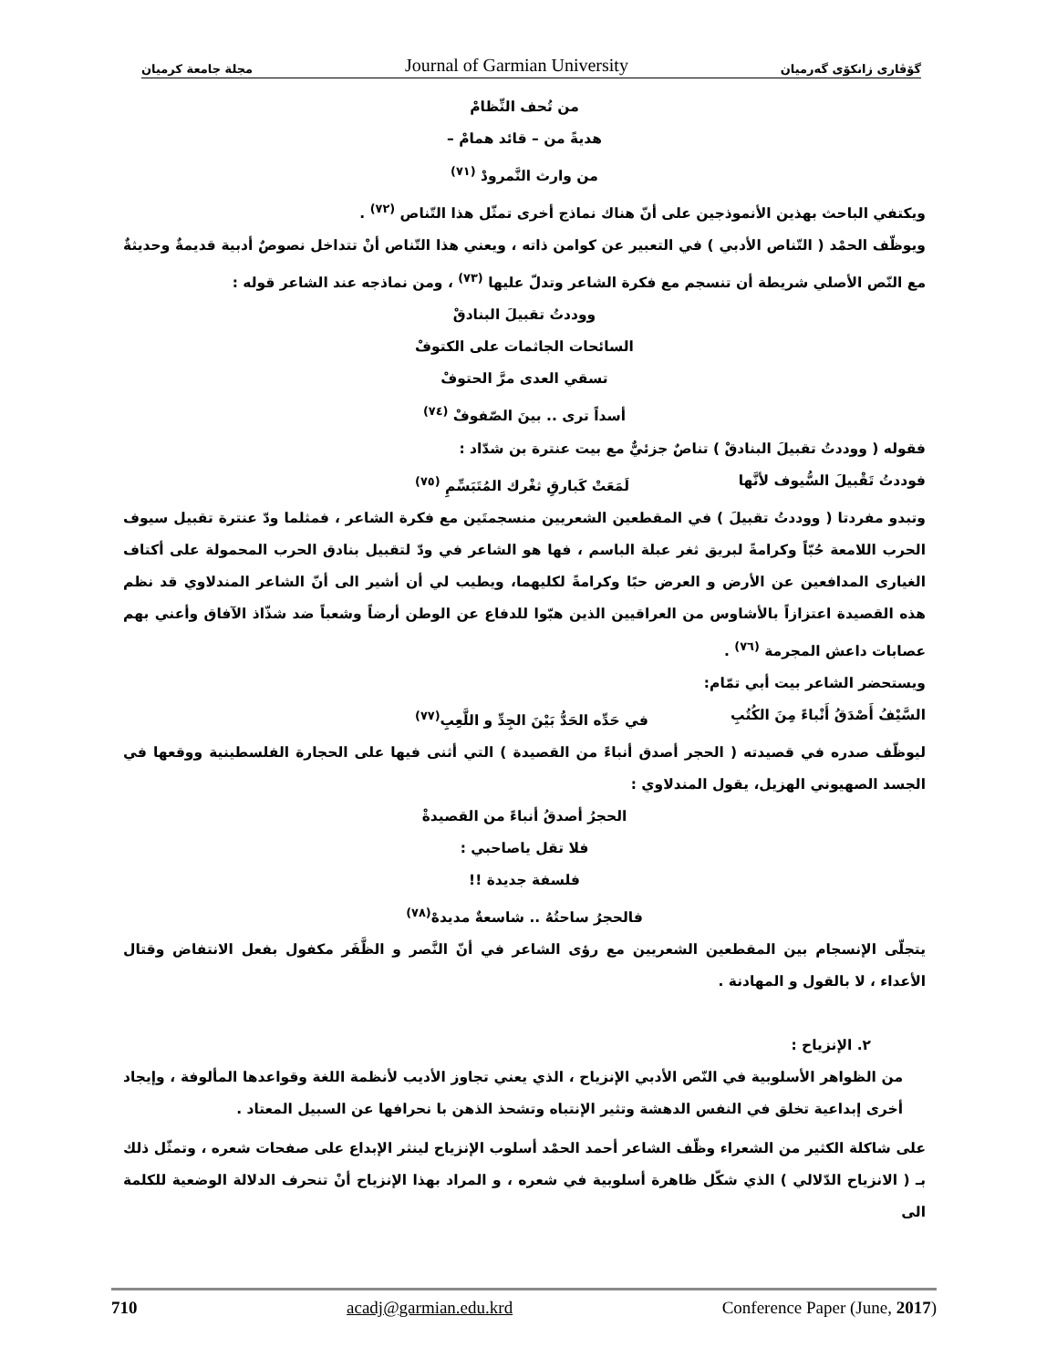مجلة جامعة كرميان Journal of Garmian University گۆڤاری زانكۆی گەرمیان
من تُحف النِّظامْ
هديةً من – قائد همامْ –
من وارث النَّمرودْ <sup>(٧١)</sup>
ويكتفي الباحث بهذين الأنموذجين على أنّ هناك نماذج أخرى تمثّل هذا التّناص <sup>(٧٢)</sup> .
ويوظّف الحمْد ( التّناص الأدبي ) في التعبير عن كوامن ذاته ، ويعني هذا التّناص أنْ تتداخل نصوصٌ أدبية قديمةٌ وحديثةٌ مع النّص الأصلي شريطة أن تنسجم مع فكرة الشاعر وتدلّ عليها <sup>(٧٣)</sup> ، ومن نماذجه عند الشاعر قوله :
ووددتُ تقبيلَ البنادقْ
السائحات الجاثمات على الكتوفْ
تسقي العدى مرَّ الحتوفْ
أسداً ترى .. بينَ الصّفوفْ <sup>(٧٤)</sup>
فقوله ( ووددتُ تقبيلَ البنادقْ ) تناصٌ جزئيٌّ مع بيت عنترة بن شدّاد :
فوددتُ تَقْبيلَ السُّيوف لأنَّها لَمَعَتْ كَبارقِ ثغْرك المُتَبَسِّمِ <sup>(٧٥)</sup>
وتبدو مفردتا ( ووددتُ تقبيلَ ) في المقطعين الشعريين منسجمتَين مع فكرة الشاعر ، فمثلما ودّ عنترة تقبيل سيوف الحرب اللامعة حُبّاً وكرامةً لبريق ثغر عبلة الباسم ، فها هو الشاعر في ودّ لتقبيل بنادق الحرب المحمولة على أكتاف الغيارى المدافعين عن الأرض و العرض حبًا وكرامةً لكليهما، ويطيب لي أن أشير الى أنّ الشاعر المندلاوي قد نظم هذه القصيدة اعتزازاً بالأشاوس من العراقيين الذين هبّوا للدفاع عن الوطن أرضاً وشعباً ضد شذّاذ الآفاق وأعني بهم عصابات داعش المجرمة <sup>(٧٦)</sup> .
ويستحضر الشاعر بيت أبي تمّام:
السَّيْفُ أَصْدَقُ أَنْباءً مِنَ الكُتُبِ في حَدِّه الحَدُّ بَيْنَ الجِدِّ و اللَّعِبِ<sup>(٧٧)</sup>
ليوظّف صدره في قصيدته ( الحجر أصدق أنباءً من القصيدة ) التي أثنى فيها على الحجارة الفلسطينية ووقعها في الجسد الصهيوني الهزيل، يقول المندلاوي :
الحجرُ أصدقُ أنباءً من القصيدةْ
فلا تقل ياصاحبي :
فلسفة جديدة !!
فالحجرُ ساحتُهُ .. شاسعةٌ مديدهْ<sup>(٧٨)</sup>
يتجلّى الإنسجام بين المقطعين الشعريين مع رؤى الشاعر في أنّ النَّصر و الظَّفَر مكفول بفعل الانتفاض وقتال الأعداء ، لا بالقول و المهادنة .
٢. الإنزياح :
من الظواهر الأسلوبية في النّص الأدبي الإنزياح ، الذي يعني تجاوز الأديب لأنظمة اللغة وقواعدها المألوفة ، وإيجاد أخرى إبداعية تخلق في النفس الدهشة وتثير الإنتباه وتشحذ الذهن با نحرافها عن السبيل المعتاد .
على شاكلة الكثير من الشعراء وظّف الشاعر أحمد الحمْد أسلوب الإنزياح لينثر الإبداع على صفحات شعره ، وتمثّل ذلك بـ ( الانزياح الدّلالي ) الذي شكّل ظاهرة أسلوبية في شعره ، و المراد بهذا الإنزياح أنْ تنحرف الدلالة الوضعية للكلمة الى
710 acadj@garmian.edu.krd Conference Paper (June, 2017)